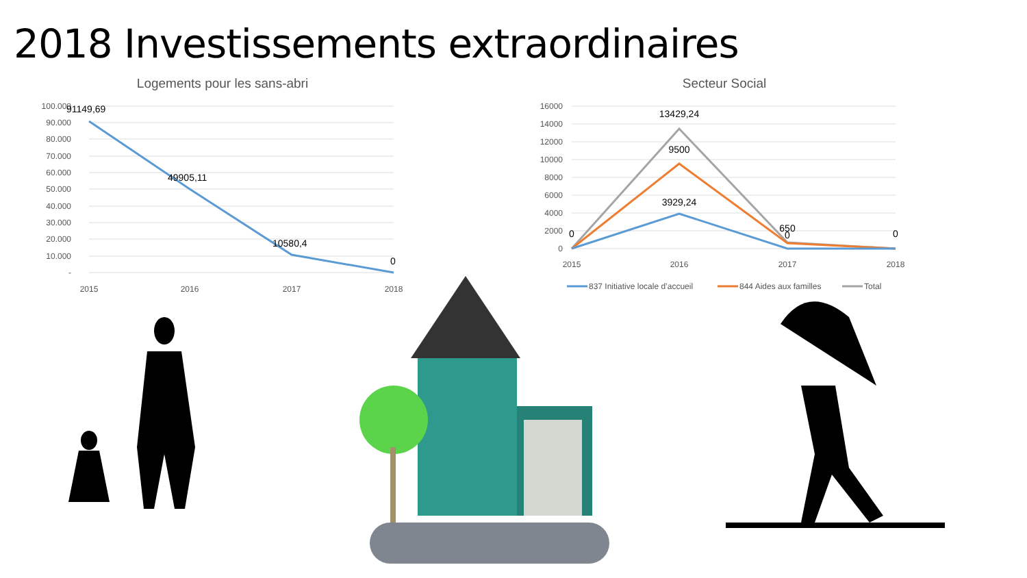2018 Investissements extraordinaires
Logements pour les sans-abri
100.000
90.000
80.000
70.000
60.000
50.000
40.000
30.000
20.000
10.000
-
91149,69
49905,11
10580,4
0
2015
2016
2017
2018
Secteur Social
16000
14000
12000
10000
8000
6000
4000
2000
0
13429,24
9500
3929,24
0
650
0
0
2015
2016
2017
2018
837 Initiative locale d’accueil
844 Aides aux familles
Total